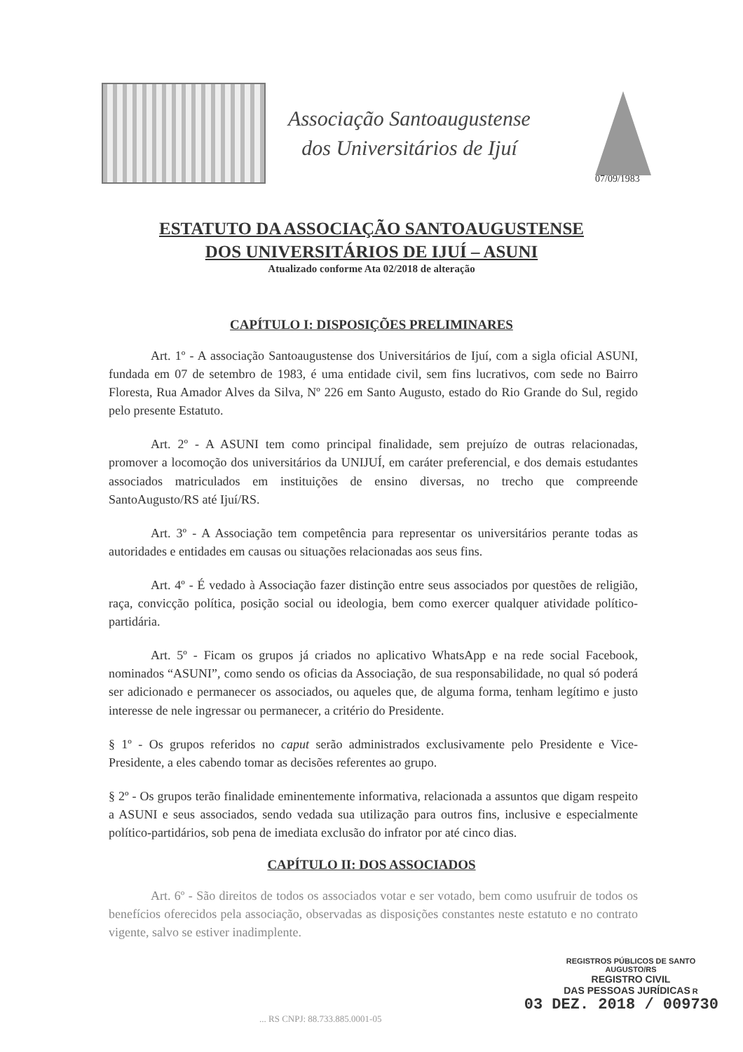Associação Santoaugustense
dos Universitários de Ijuí
07/09/1983
ESTATUTO DA ASSOCIAÇÃO SANTOAUGUSTENSE
DOS UNIVERSITÁRIOS DE IJUÍ – ASUNI
Atualizado conforme Ata 02/2018 de alteração
CAPÍTULO I: DISPOSIÇÕES PRELIMINARES
Art. 1º - A associação Santoaugustense dos Universitários de Ijuí, com a sigla oficial ASUNI, fundada em 07 de setembro de 1983, é uma entidade civil, sem fins lucrativos, com sede no Bairro Floresta, Rua Amador Alves da Silva, Nº 226 em Santo Augusto, estado do Rio Grande do Sul, regido pelo presente Estatuto.
Art. 2º - A ASUNI tem como principal finalidade, sem prejuízo de outras relacionadas, promover a locomoção dos universitários da UNIJUÍ, em caráter preferencial, e dos demais estudantes associados matriculados em instituições de ensino diversas, no trecho que compreende SantoAugusto/RS até Ijuí/RS.
Art. 3º - A Associação tem competência para representar os universitários perante todas as autoridades e entidades em causas ou situações relacionadas aos seus fins.
Art. 4º - É vedado à Associação fazer distinção entre seus associados por questões de religião, raça, convicção política, posição social ou ideologia, bem como exercer qualquer atividade político-partidária.
Art. 5º - Ficam os grupos já criados no aplicativo WhatsApp e na rede social Facebook, nominados “ASUNI”, como sendo os oficias da Associação, de sua responsabilidade, no qual só poderá ser adicionado e permanecer os associados, ou aqueles que, de alguma forma, tenham legítimo e justo interesse de nele ingressar ou permanecer, a critério do Presidente.
§ 1º - Os grupos referidos no caput serão administrados exclusivamente pelo Presidente e Vice-Presidente, a eles cabendo tomar as decisões referentes ao grupo.
§ 2º - Os grupos terão finalidade eminentemente informativa, relacionada a assuntos que digam respeito a ASUNI e seus associados, sendo vedada sua utilização para outros fins, inclusive e especialmente político-partidários, sob pena de imediata exclusão do infrator por até cinco dias.
CAPÍTULO II: DOS ASSOCIADOS
Art. 6º - São direitos de todos os associados votar e ser votado, bem como usufruir de todos os benefícios oferecidos pela associação, observadas as disposições constantes neste estatuto e no contrato vigente, salvo se estiver inadimplente.
REGISTROS PÚBLICOS DE SANTO AUGUSTO/RS
REGISTRO CIVIL
DAS PESSOAS JURÍDICAS R
03 DEZ. 2018 / 009730
... RS CNPJ: 88.733.885.0001-05